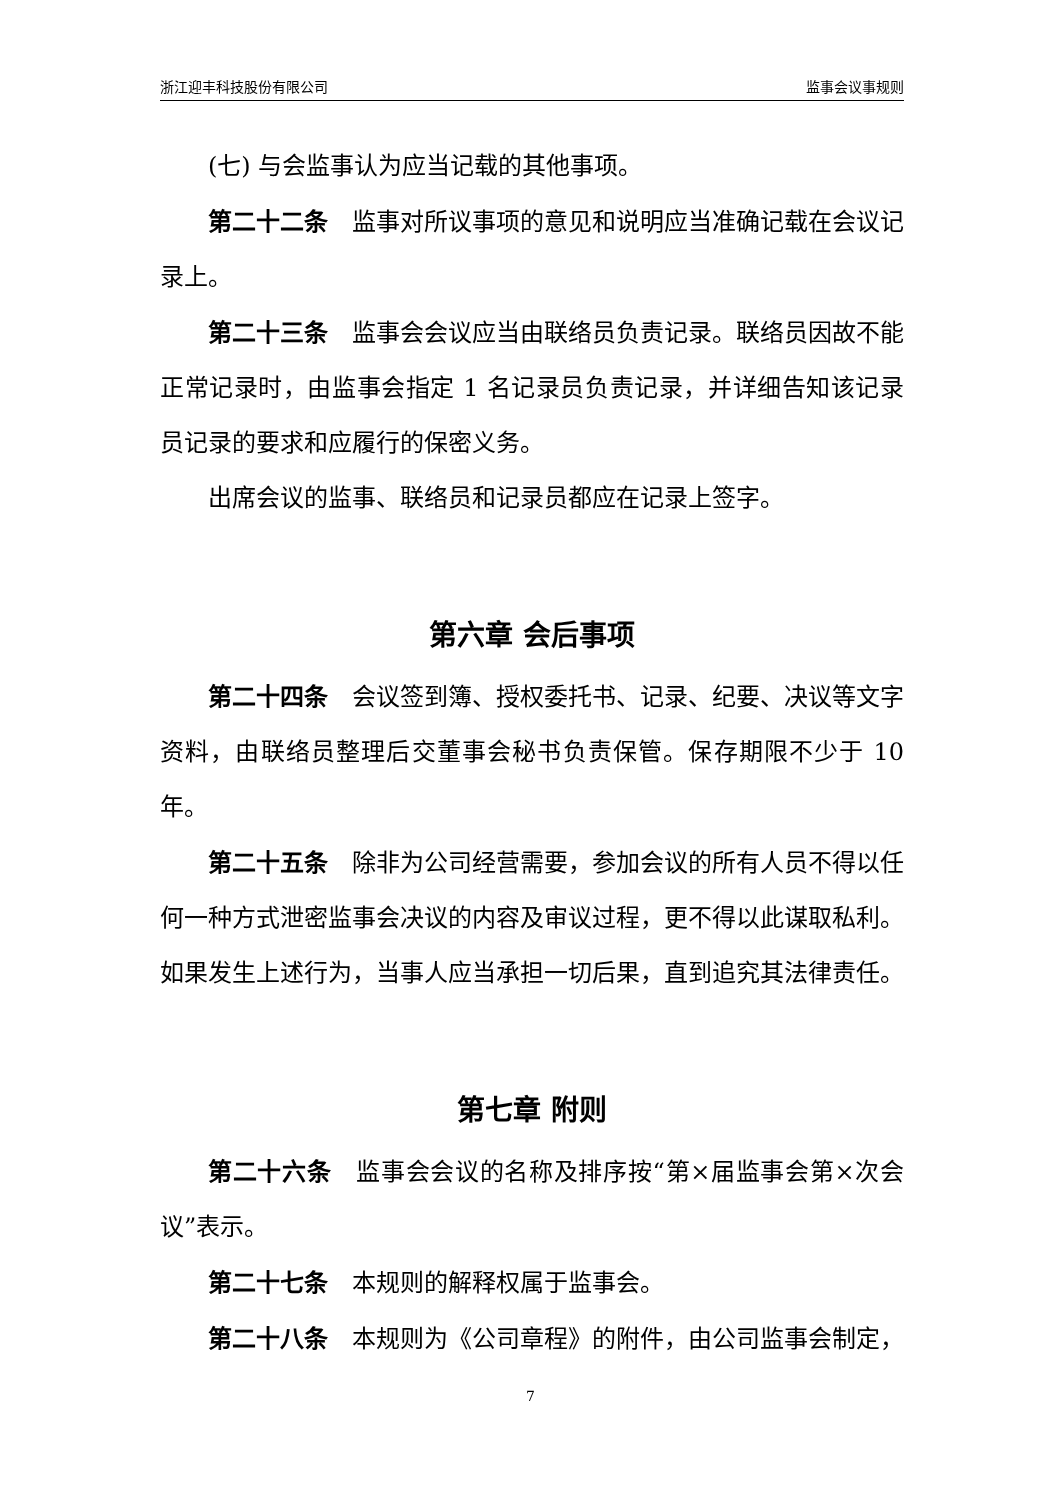浙江迎丰科技股份有限公司 监事会议事规则
(七) 与会监事认为应当记载的其他事项。
第二十二条　监事对所议事项的意见和说明应当准确记载在会议记录上。
第二十三条　监事会会议应当由联络员负责记录。联络员因故不能正常记录时，由监事会指定 1 名记录员负责记录，并详细告知该记录员记录的要求和应履行的保密义务。
出席会议的监事、联络员和记录员都应在记录上签字。
第六章 会后事项
第二十四条　会议签到簿、授权委托书、记录、纪要、决议等文字资料，由联络员整理后交董事会秘书负责保管。保存期限不少于 10 年。
第二十五条　除非为公司经营需要，参加会议的所有人员不得以任何一种方式泄密监事会决议的内容及审议过程，更不得以此谋取私利。如果发生上述行为，当事人应当承担一切后果，直到追究其法律责任。
第七章 附则
第二十六条　监事会会议的名称及排序按“第×届监事会第×次会议”表示。
第二十七条　本规则的解释权属于监事会。
第二十八条　本规则为《公司章程》的附件，由公司监事会制定，
7